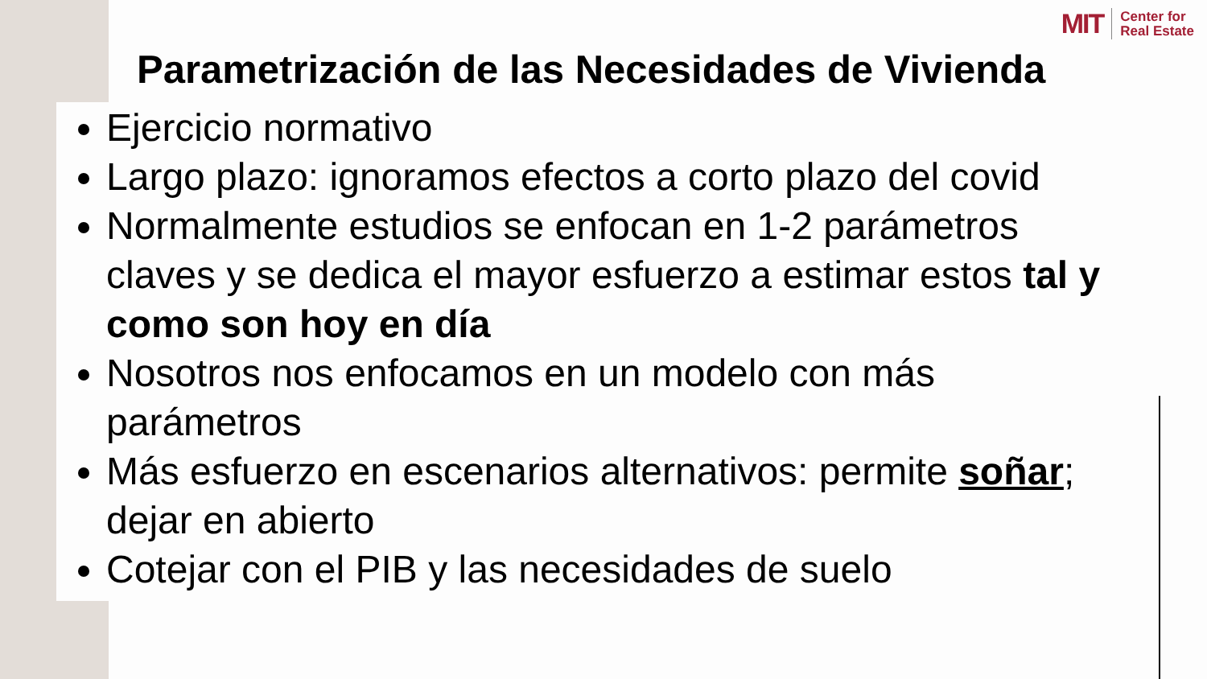MIT
Center for
Real Estate
Parametrización de las Necesidades de Vivienda
Ejercicio normativo
Largo plazo: ignoramos efectos a corto plazo del covid
Normalmente estudios se enfocan en 1-2 parámetros claves y se dedica el mayor esfuerzo a estimar estos tal y como son hoy en día
Nosotros nos enfocamos en un modelo con más parámetros
Más esfuerzo en escenarios alternativos: permite soñar; dejar en abierto
Cotejar con el PIB y las necesidades de suelo